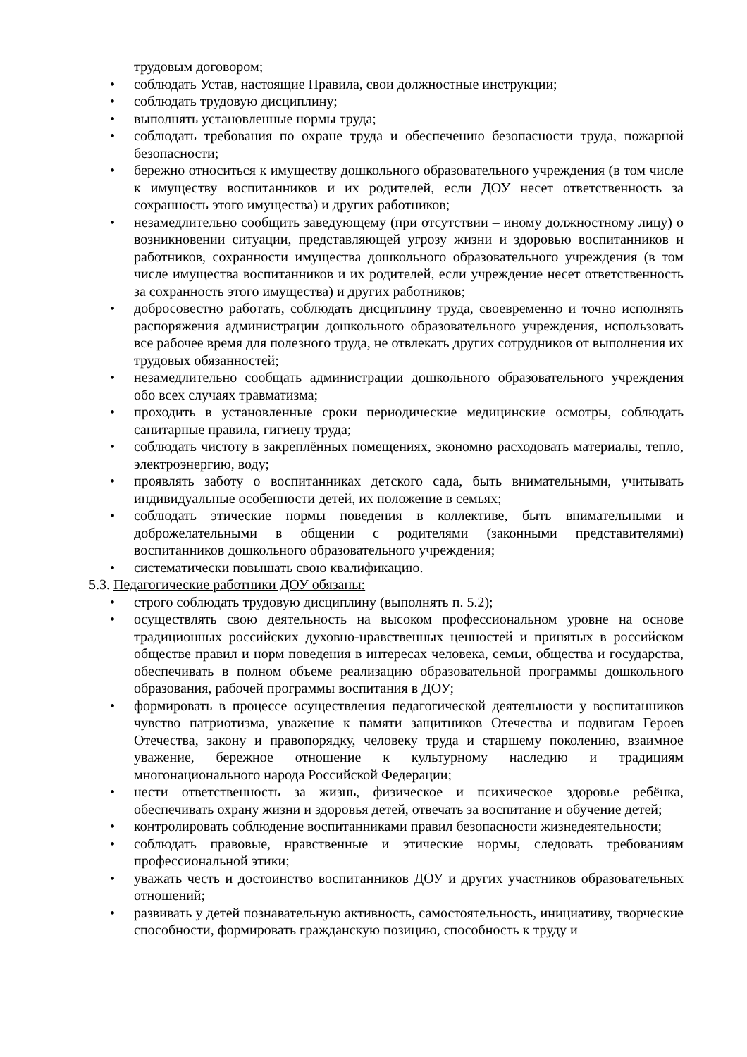трудовым договором;
• соблюдать Устав, настоящие Правила, свои должностные инструкции;
• соблюдать трудовую дисциплину;
• выполнять установленные нормы труда;
• соблюдать требования по охране труда и обеспечению безопасности труда, пожарной безопасности;
• бережно относиться к имуществу дошкольного образовательного учреждения (в том числе к имуществу воспитанников и их родителей, если ДОУ несет ответственность за сохранность этого имущества) и других работников;
• незамедлительно сообщить заведующему (при отсутствии – иному должностному лицу) о возникновении ситуации, представляющей угрозу жизни и здоровью воспитанников и работников, сохранности имущества дошкольного образовательного учреждения (в том числе имущества воспитанников и их родителей, если учреждение несет ответственность за сохранность этого имущества) и других работников;
• добросовестно работать, соблюдать дисциплину труда, своевременно и точно исполнять распоряжения администрации дошкольного образовательного учреждения, использовать все рабочее время для полезного труда, не отвлекать других сотрудников от выполнения их трудовых обязанностей;
• незамедлительно сообщать администрации дошкольного образовательного учреждения обо всех случаях травматизма;
• проходить в установленные сроки периодические медицинские осмотры, соблюдать санитарные правила, гигиену труда;
• соблюдать чистоту в закреплённых помещениях, экономно расходовать материалы, тепло, электроэнергию, воду;
• проявлять заботу о воспитанниках детского сада, быть внимательными, учитывать индивидуальные особенности детей, их положение в семьях;
• соблюдать этические нормы поведения в коллективе, быть внимательными и доброжелательными в общении с родителями (законными представителями) воспитанников дошкольного образовательного учреждения;
• систематически повышать свою квалификацию.
5.3. Педагогические работники ДОУ обязаны:
• строго соблюдать трудовую дисциплину (выполнять п. 5.2);
• осуществлять свою деятельность на высоком профессиональном уровне на основе традиционных российских духовно-нравственных ценностей и принятых в российском обществе правил и норм поведения в интересах человека, семьи, общества и государства, обеспечивать в полном объеме реализацию образовательной программы дошкольного образования, рабочей программы воспитания в ДОУ;
• формировать в процессе осуществления педагогической деятельности у воспитанников чувство патриотизма, уважение к памяти защитников Отечества и подвигам Героев Отечества, закону и правопорядку, человеку труда и старшему поколению, взаимное уважение, бережное отношение к культурному наследию и традициям многонационального народа Российской Федерации;
• нести ответственность за жизнь, физическое и психическое здоровье ребёнка, обеспечивать охрану жизни и здоровья детей, отвечать за воспитание и обучение детей;
• контролировать соблюдение воспитанниками правил безопасности жизнедеятельности;
• соблюдать правовые, нравственные и этические нормы, следовать требованиям профессиональной этики;
• уважать честь и достоинство воспитанников ДОУ и других участников образовательных отношений;
• развивать у детей познавательную активность, самостоятельность, инициативу, творческие способности, формировать гражданскую позицию, способность к труду и